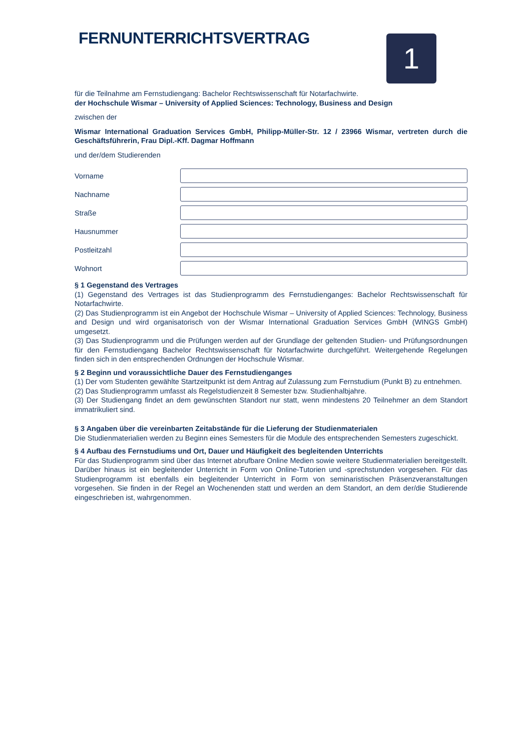1
FERNUNTERRICHTSVERTRAG
für die Teilnahme am Fernstudiengang: Bachelor Rechtswissenschaft für Notarfachwirte.
der Hochschule Wismar – University of Applied Sciences: Technology, Business and Design
zwischen der
Wismar International Graduation Services GmbH, Philipp-Müller-Str. 12 / 23966 Wismar, vertreten durch die Geschäftsführerin, Frau Dipl.-Kff. Dagmar Hoffmann
und der/dem Studierenden
Vorname
Nachname
Straße
Hausnummer
Postleitzahl
Wohnort
§ 1 Gegenstand des Vertrages
(1) Gegenstand des Vertrages ist das Studienprogramm des Fernstudienganges: Bachelor Rechtswissenschaft für Notarfachwirte.
(2) Das Studienprogramm ist ein Angebot der Hochschule Wismar – University of Applied Sciences: Technology, Business and Design und wird organisatorisch von der Wismar International Graduation Services GmbH (WINGS GmbH) umgesetzt.
(3) Das Studienprogramm und die Prüfungen werden auf der Grundlage der geltenden Studien- und Prüfungsordnungen für den Fernstudiengang Bachelor Rechtswissenschaft für Notarfachwirte durchgeführt. Weitergehende Regelungen finden sich in den entsprechenden Ordnungen der Hochschule Wismar.
§ 2 Beginn und voraussichtliche Dauer des Fernstudienganges
(1) Der vom Studenten gewählte Startzeitpunkt ist dem Antrag auf Zulassung zum Fernstudium (Punkt B) zu entnehmen.
(2) Das Studienprogramm umfasst als Regelstudienzeit 8 Semester bzw. Studienhalbjahre.
(3) Der Studiengang findet an dem gewünschten Standort nur statt, wenn mindestens 20 Teilnehmer an dem Standort immatrikuliert sind.
§ 3 Angaben über die vereinbarten Zeitabstände für die Lieferung der Studienmaterialen
Die Studienmaterialien werden zu Beginn eines Semesters für die Module des entsprechenden Semesters zugeschickt.
§ 4 Aufbau des Fernstudiums und Ort, Dauer und Häufigkeit des begleitenden Unterrichts
Für das Studienprogramm sind über das Internet abrufbare Online Medien sowie weitere Studienmaterialien bereitgestellt. Darüber hinaus ist ein begleitender Unterricht in Form von Online-Tutorien und -sprechstunden vorgesehen. Für das Studienprogramm ist ebenfalls ein begleitender Unterricht in Form von seminaristischen Präsenzveranstaltungen vorgesehen. Sie finden in der Regel an Wochenenden statt und werden an dem Standort, an dem der/die Studierende eingeschrieben ist, wahrgenommen.